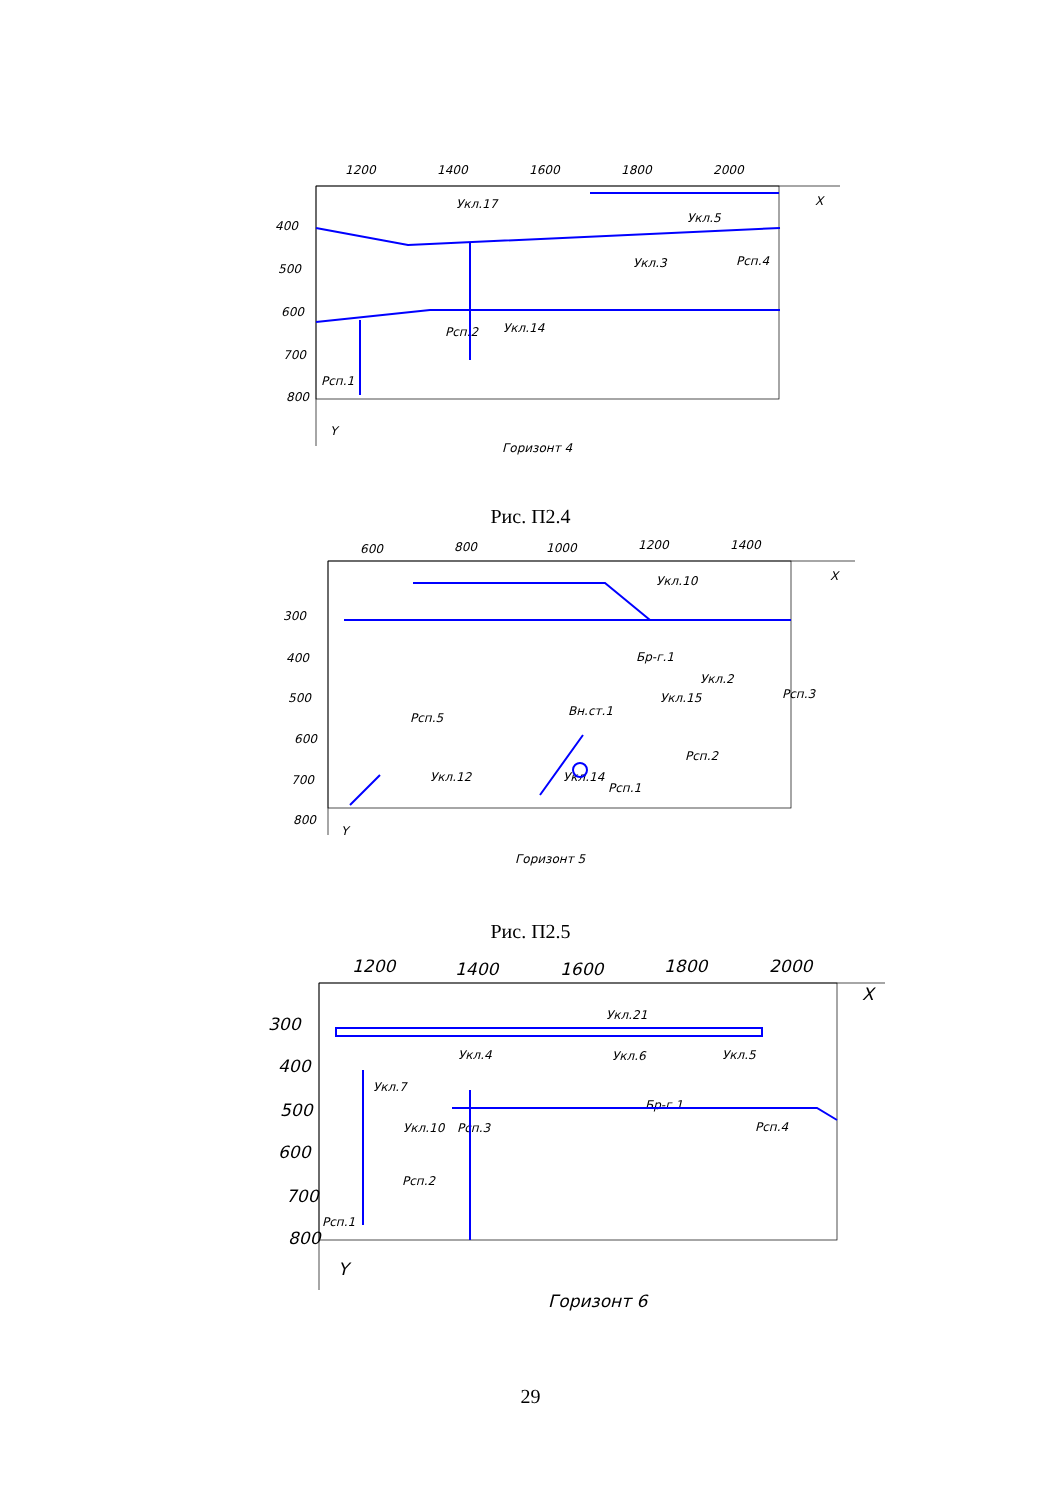1200
1400
1600
1800
2000
400
500
600
700
800
X
Y
Укл.17
Укл.5
Укл.3
Рсп.4
Рсп.2
Укл.14
Рсп.1
Горизонт 4
Рис. П2.4
600
800
1000
1200
1400
300
400
500
600
700
800
X
Y
Укл.10
Бр-г.1
Рсп.5
Укл.2
Укл.15
Рсп.3
Вн.ст.1
Рсп.2
Укл.12
Укл.14
Рсп.1
Горизонт 5
Рис. П2.5
1200
1400
1600
1800
2000
300
400
500
600
700
800
X
Y
Горизонт 6
Укл.21
Укл.4
Укл.6
Укл.5
Укл.7
Бр-г.1
Укл.10
Рсп.3
Рсп.4
Рсп.2
Рсп.1
29